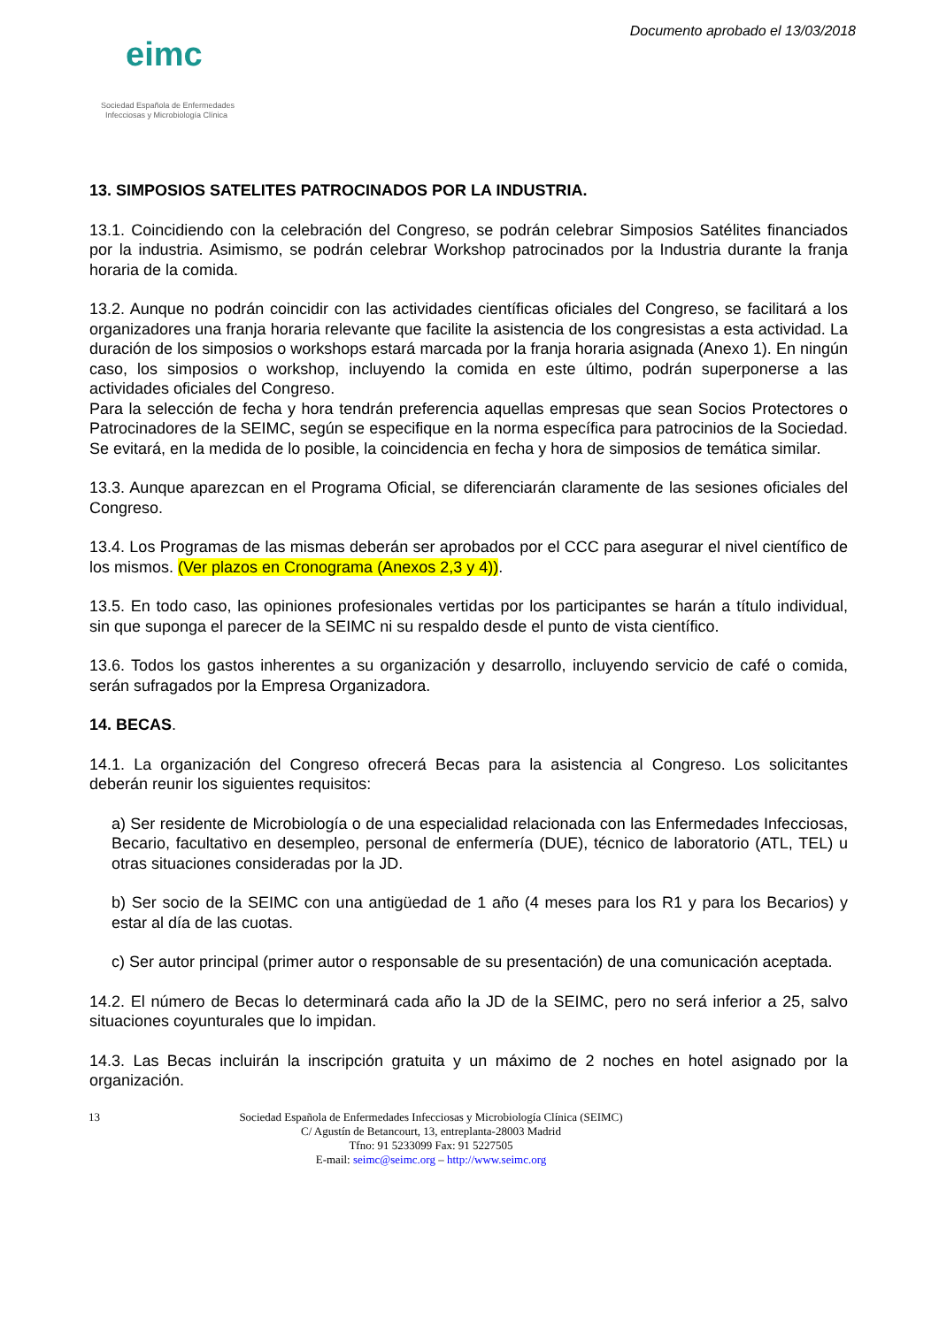eimc
Sociedad Española de Enfermedades
Infecciosas y Microbiología Clínica
Documento aprobado el 13/03/2018
13. SIMPOSIOS SATELITES PATROCINADOS POR LA INDUSTRIA.
13.1. Coincidiendo con la celebración del Congreso, se podrán celebrar Simposios Satélites financiados por la industria. Asimismo, se podrán celebrar Workshop patrocinados por la Industria durante la franja horaria de la comida.
13.2. Aunque no podrán coincidir con las actividades científicas oficiales del Congreso, se facilitará a los organizadores una franja horaria relevante que facilite la asistencia de los congresistas a esta actividad. La duración de los simposios o workshops estará marcada por la franja horaria asignada (Anexo 1). En ningún caso, los simposios o workshop, incluyendo la comida en este último, podrán superponerse a las actividades oficiales del Congreso.
Para la selección de fecha y hora tendrán preferencia aquellas empresas que sean Socios Protectores o Patrocinadores de la SEIMC, según se especifique en la norma específica para patrocinios de la Sociedad. Se evitará, en la medida de lo posible, la coincidencia en fecha y hora de simposios de temática similar.
13.3. Aunque aparezcan en el Programa Oficial, se diferenciarán claramente de las sesiones oficiales del Congreso.
13.4. Los Programas de las mismas deberán ser aprobados por el CCC para asegurar el nivel científico de los mismos. (Ver plazos en Cronograma (Anexos 2,3 y 4)).
13.5. En todo caso, las opiniones profesionales vertidas por los participantes se harán a título individual, sin que suponga el parecer de la SEIMC ni su respaldo desde el punto de vista científico.
13.6. Todos los gastos inherentes a su organización y desarrollo, incluyendo servicio de café o comida, serán sufragados por la Empresa Organizadora.
14. BECAS.
14.1. La organización del Congreso ofrecerá Becas para la asistencia al Congreso. Los solicitantes deberán reunir los siguientes requisitos:
a) Ser residente de Microbiología o de una especialidad relacionada con las Enfermedades Infecciosas, Becario, facultativo en desempleo, personal de enfermería (DUE), técnico de laboratorio (ATL, TEL) u otras situaciones consideradas por la JD.
b) Ser socio de la SEIMC con una antigüedad de 1 año (4 meses para los R1 y para los Becarios) y estar al día de las cuotas.
c) Ser autor principal (primer autor o responsable de su presentación) de una comunicación aceptada.
14.2. El número de Becas lo determinará cada año la JD de la SEIMC, pero no será inferior a 25, salvo situaciones coyunturales que lo impidan.
14.3. Las Becas incluirán la inscripción gratuita y un máximo de 2 noches en hotel asignado por la organización.
13
Sociedad Española de Enfermedades Infecciosas y Microbiología Clínica (SEIMC)
C/ Agustín de Betancourt, 13, entreplanta-28003 Madrid
Tfno: 91 5233099 Fax: 91 5227505
E-mail: seimc@seimc.org – http://www.seimc.org